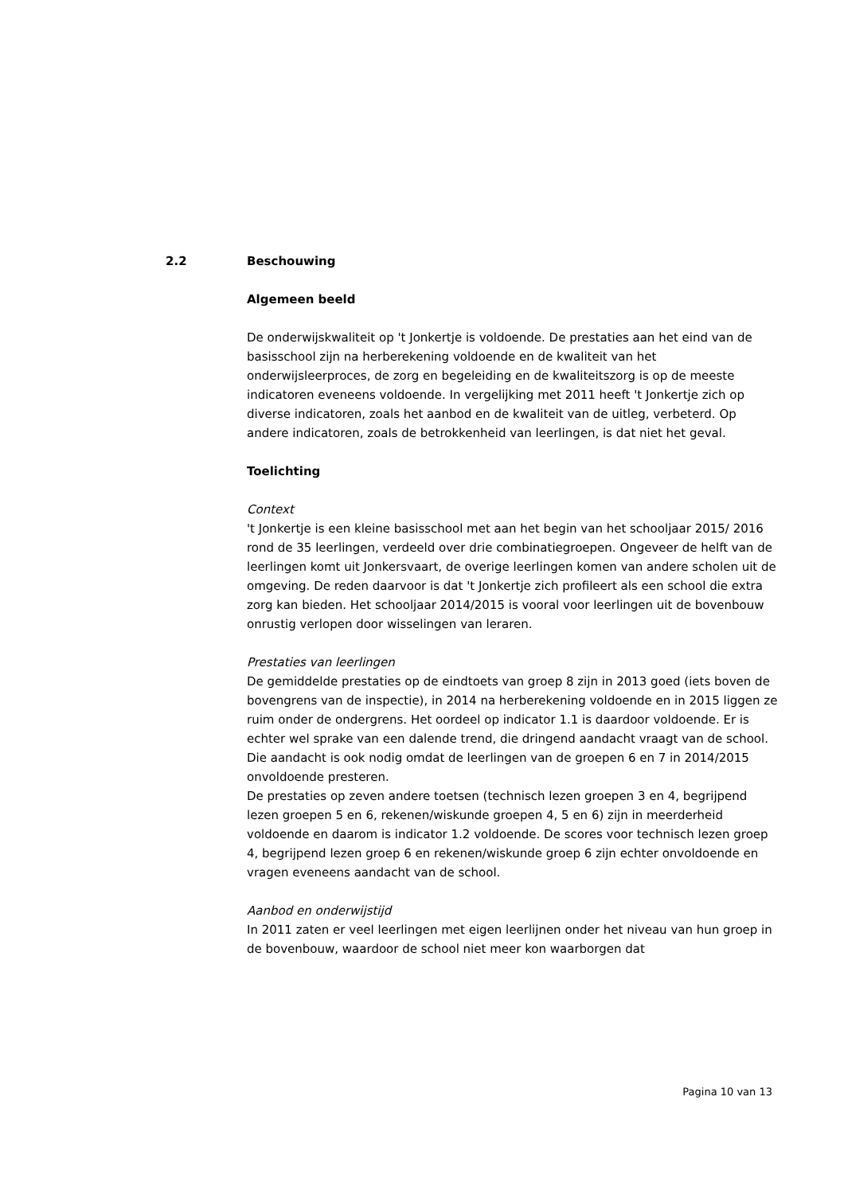2.2 Beschouwing
Algemeen beeld
De onderwijskwaliteit op 't Jonkertje is voldoende. De prestaties aan het eind van de basisschool zijn na herberekening voldoende en de kwaliteit van het onderwijsleerproces, de zorg en begeleiding en de kwaliteitszorg is op de meeste indicatoren eveneens voldoende. In vergelijking met 2011 heeft 't Jonkertje zich op diverse indicatoren, zoals het aanbod en de kwaliteit van de uitleg, verbeterd. Op andere indicatoren, zoals de betrokkenheid van leerlingen, is dat niet het geval.
Toelichting
Context
't Jonkertje is een kleine basisschool met aan het begin van het schooljaar 2015/ 2016 rond de 35 leerlingen, verdeeld over drie combinatiegroepen. Ongeveer de helft van de leerlingen komt uit Jonkersvaart, de overige leerlingen komen van andere scholen uit de omgeving. De reden daarvoor is dat 't Jonkertje zich profileert als een school die extra zorg kan bieden. Het schooljaar 2014/2015 is vooral voor leerlingen uit de bovenbouw onrustig verlopen door wisselingen van leraren.
Prestaties van leerlingen
De gemiddelde prestaties op de eindtoets van groep 8 zijn in 2013 goed (iets boven de bovengrens van de inspectie), in 2014 na herberekening voldoende en in 2015 liggen ze ruim onder de ondergrens. Het oordeel op indicator 1.1 is daardoor voldoende. Er is echter wel sprake van een dalende trend, die dringend aandacht vraagt van de school. Die aandacht is ook nodig omdat de leerlingen van de groepen 6 en 7 in 2014/2015 onvoldoende presteren.
De prestaties op zeven andere toetsen (technisch lezen groepen 3 en 4, begrijpend lezen groepen 5 en 6, rekenen/wiskunde groepen 4, 5 en 6) zijn in meerderheid voldoende en daarom is indicator 1.2 voldoende. De scores voor technisch lezen groep 4, begrijpend lezen groep 6 en rekenen/wiskunde groep 6 zijn echter onvoldoende en vragen eveneens aandacht van de school.
Aanbod en onderwijstijd
In 2011 zaten er veel leerlingen met eigen leerlijnen onder het niveau van hun groep in de bovenbouw, waardoor de school niet meer kon waarborgen dat
Pagina 10 van 13